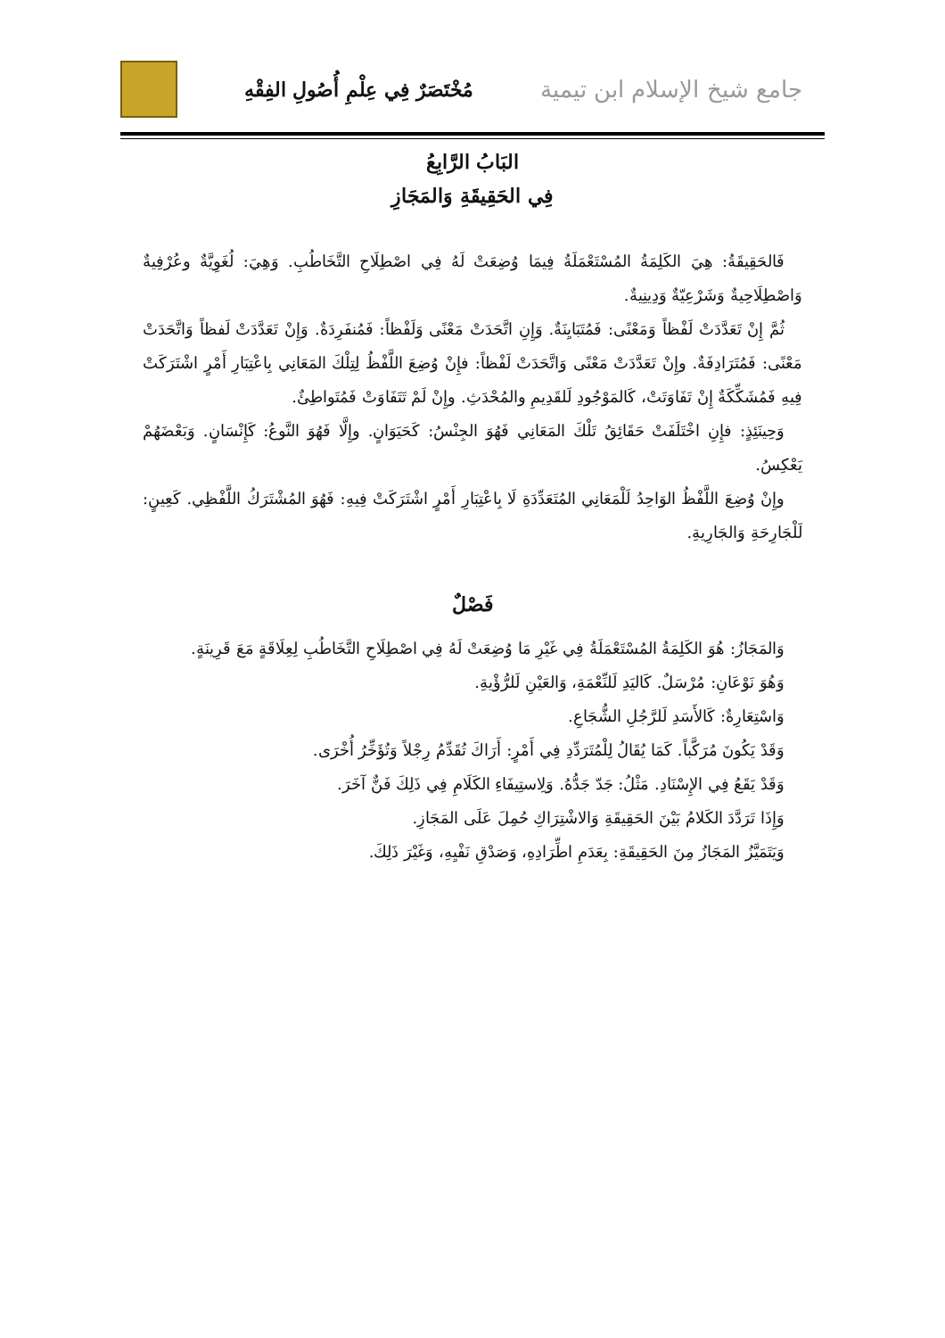جامع شيخ الإسلام ابن تيمية مُخْتَصَرٌ فِي عِلْمِ أُصُولِ الفِقْهِ
البَابُ الرَّابِعُ
فِي الحَقِيقَةِ وَالمَجَازِ
فَالحَقِيقَةُ: هِيَ الكَلِمَةُ المُسْتَعْمَلَةُ فِيمَا وُضِعَتْ لَهُ فِي اصْطِلَاحِ التَّخَاطُبِ. وَهِيَ: لُغَوِيَّةٌ وعُرْفِيةٌ وَاصْطِلَاحِيةٌ وَشَرْعِيّةٌ وَدِينِيةٌ.
ثُمَّ إِنْ تَعَدَّدَتْ لَفْظاً وَمَعْنًى: فَمُتَبَايِنَةٌ. وَإِنِ اتَّحَدَتْ مَعْنًى وَلَفْظاً: فَمُنفَرِدَةٌ. وَإِنْ تَعَدَّدَتْ لَفظاً وَاتَّحَدَتْ مَعْنًى: فَمُتَرَادِفَةٌ. وإِنْ تَعَدَّدَتْ مَعْنًى وَاتَّحَدَتْ لَفْظاً: فإِنْ وُضِعَ اللَّفْظُ لِتِلْكَ المَعَانِي بِاعْتِبَارِ أَمْرٍ اشْتَرَكَتْ فِيهِ فَمُشَكِّكَةٌ إِنْ تَفَاوَتَتْ، كَالمَوْجُودِ لَلقَدِيمِ والمُحْدَثِ. وإِنْ لَمْ تَتَفَاوَتْ فَمُتَواطِئٌ.
وَحِينَئِذٍ: فإِنِ اخْتَلَفَتْ حَقَائِقُ تَلْكَ المَعَانِي فَهُوَ الجِنْسُ: كَحَيَوَانٍ. وإِلَّا فَهُوَ النَّوعُ: كَإِنْسَانٍ. وَبَعْضَهُمْ يَعْكِسُ.
وإِنْ وُضِعَ اللَّفْظُ الوَاحِدُ لَلْمَعَانِي المُتَعَدِّدَةِ لَا بِاعْتِبَارِ أَمْرٍ اشْتَرَكَتْ فِيهِ: فَهُوَ المُشْتَرَكُ اللَّفْظِي. كَعِينٍ: لَلْجَارِحَةِ وَالجَارِيةِ.
فَصْلٌ
وَالمَجَازُ: هُوَ الكَلِمَةُ المُسْتَعْمَلَةُ فِي غَيْرِ مَا وُضِعَتْ لَهُ فِي اصْطِلَاحِ التَّخَاطُبِ لِعِلَاقَةٍ مَعَ قَرِينَةٍ.
وَهُوَ نَوْعَانِ: مُرْسَلٌ. كَاليَدِ لَلنِّعْمَةِ، وَالعَيْنِ لَلرُّؤْيةِ.
وَاسْتِعَارِةٌ: كَالأَسَدِ لَلرَّجُلِ الشُّجَاعِ.
وَقَدْ يَكُونَ مُرَكَّباً. كَمَا يُقَالُ لِلْمُتَرَدِّدِ فِي أَمْرٍ: أَرَاكَ تُقَدِّمُ رِجْلاً وَتُؤَخِّرُ أُخْرَى.
وَقَدْ يَقَعُ فِي الإِسْنَادِ. مَثْلُ: جَدّ جَدُّهُ. وَلِاستِيفَاءِ الكَلَامِ فِي ذَلِكَ فَنٌّ آخَرَ.
وَإِذَا تَرَدَّدَ الكَلامُ بَيْنَ الحَقِيقَةِ وَالاشْتِرَاكِ حُمِلَ عَلَى المَجَازِ.
وَيَتَمَيَّزُ المَجَازُ مِنَ الحَقِيقَةِ: بِعَدَمِ اطِّرَادِهِ، وَصَدْقِ نَفْيِهِ، وَغَيْرَ ذَلِكَ.